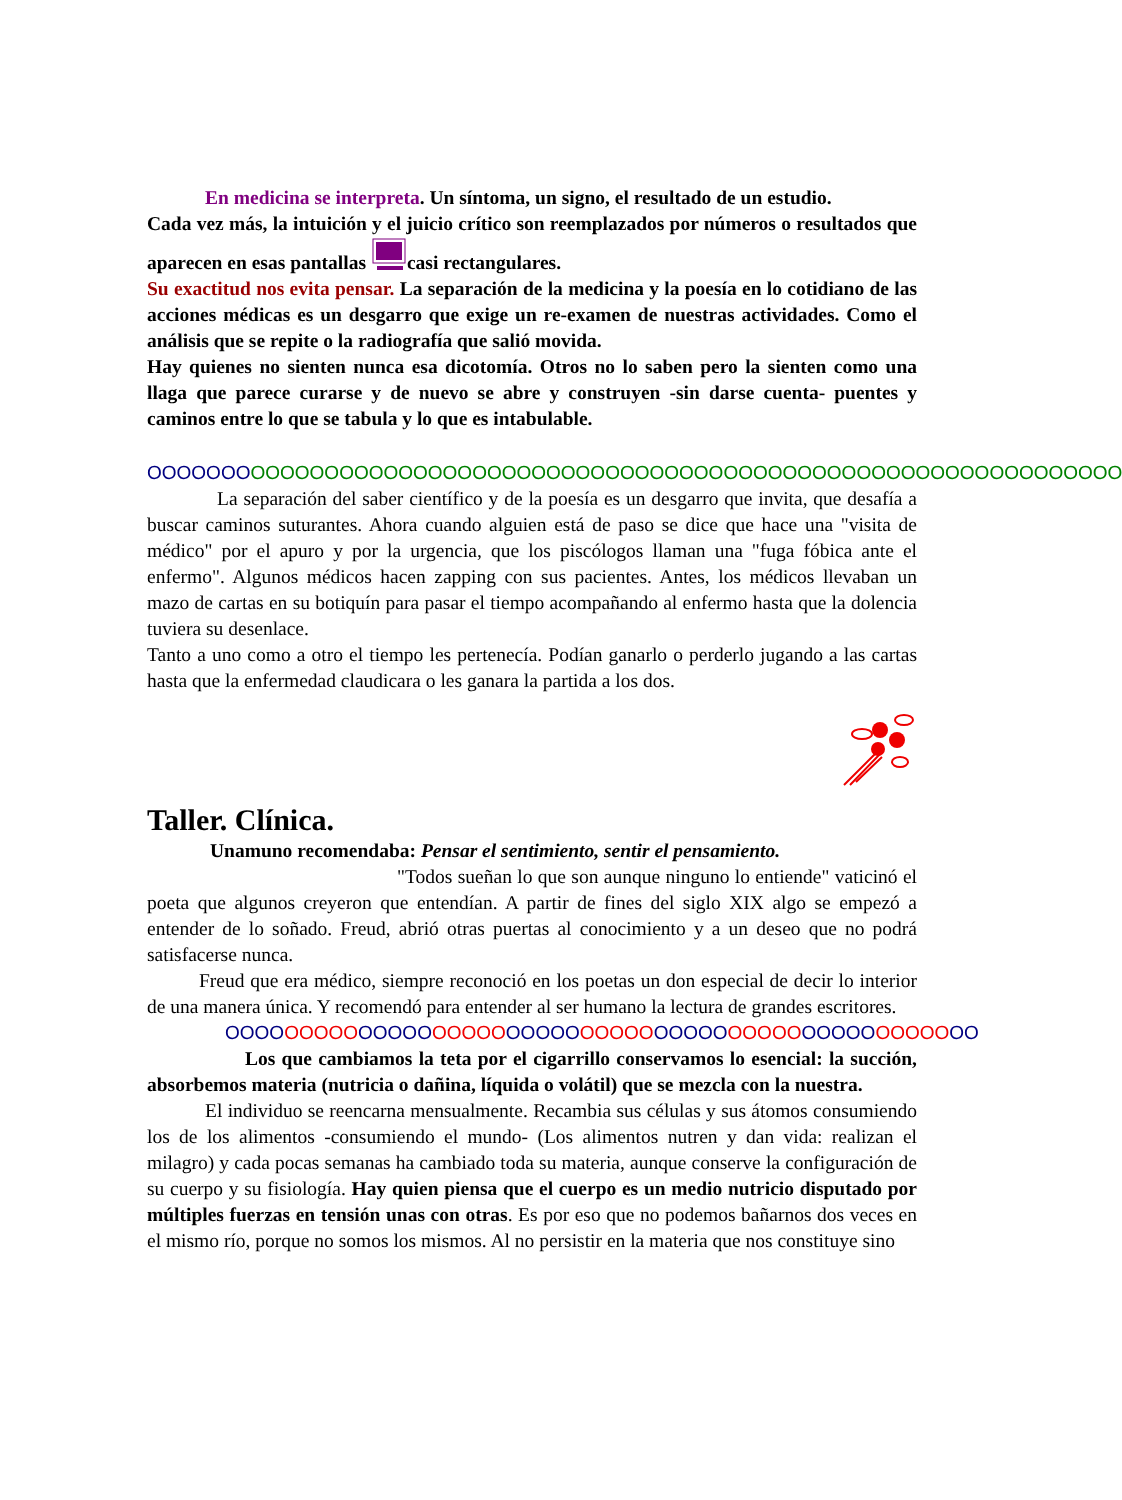En medicina se interpreta. Un síntoma, un signo, el resultado de un estudio.
Cada vez más, la intuición y el juicio crítico son reemplazados por números o resultados que aparecen en esas pantallas casi rectangulares.
Su exactitud nos evita pensar. La separación de la medicina y la poesía en lo cotidiano de las acciones médicas es un desgarro que exige un re-examen de nuestras actividades. Como el análisis que se repite o la radiografía que salió movida.
Hay quienes no sienten nunca esa dicotomía. Otros no lo saben pero la sienten como una llaga que parece curarse y de nuevo se abre y construyen -sin darse cuenta- puentes y caminos entre lo que se tabula y lo que es intabulable.
OOOOOOO OOOOOOOOOOOOOOOOOOOOOOOOOOOOOOOOOOOOOOOOOOOOOOOOOOOOOOOOOOO
La separación del saber científico y de la poesía es un desgarro que invita, que desafía a buscar caminos suturantes. Ahora cuando alguien está de paso se dice que hace una "visita de médico" por el apuro y por la urgencia, que los piscólogos llaman una "fuga fóbica ante el enfermo". Algunos médicos hacen zapping con sus pacientes. Antes, los médicos llevaban un mazo de cartas en su botiquín para pasar el tiempo acompañando al enfermo hasta que la dolencia tuviera su desenlace.
Tanto a uno como a otro el tiempo les pertenecía. Podían ganarlo o perderlo jugando a las cartas hasta que la enfermedad claudicara o les ganara la partida a los dos.
Taller. Clínica.
Unamuno recomendaba: Pensar el sentimiento, sentir el pensamiento.
"Todos sueñan lo que son aunque ninguno lo entiende" vaticinó el poeta que algunos creyeron que entendían. A partir de fines del siglo XIX algo se empezó a entender de lo soñado. Freud, abrió otras puertas al conocimiento y a un deseo que no podrá satisfacerse nunca.
Freud que era médico, siempre reconoció en los poetas un don especial de decir lo interior de una manera única. Y recomendó para entender al ser humano la lectura de grandes escritores.
OOOO OOOOO OOOOO OOOOO OOOOO OOOOO OOOOO OOOOO OOOOO OOOOO OO
Los que cambiamos la teta por el cigarrillo conservamos lo esencial: la succión, absorbemos materia (nutricia o dañina, líquida o volátil) que se mezcla con la nuestra.
El individuo se reencarna mensualmente. Recambia sus células y sus átomos consumiendo los de los alimentos -consumiendo el mundo- (Los alimentos nutren y dan vida: realizan el milagro) y cada pocas semanas ha cambiado toda su materia, aunque conserve la configuración de su cuerpo y su fisiología. Hay quien piensa que el cuerpo es un medio nutricio disputado por múltiples fuerzas en tensión unas con otras. Es por eso que no podemos bañarnos dos veces en el mismo río, porque no somos los mismos. Al no persistir en la materia que nos constituye sino